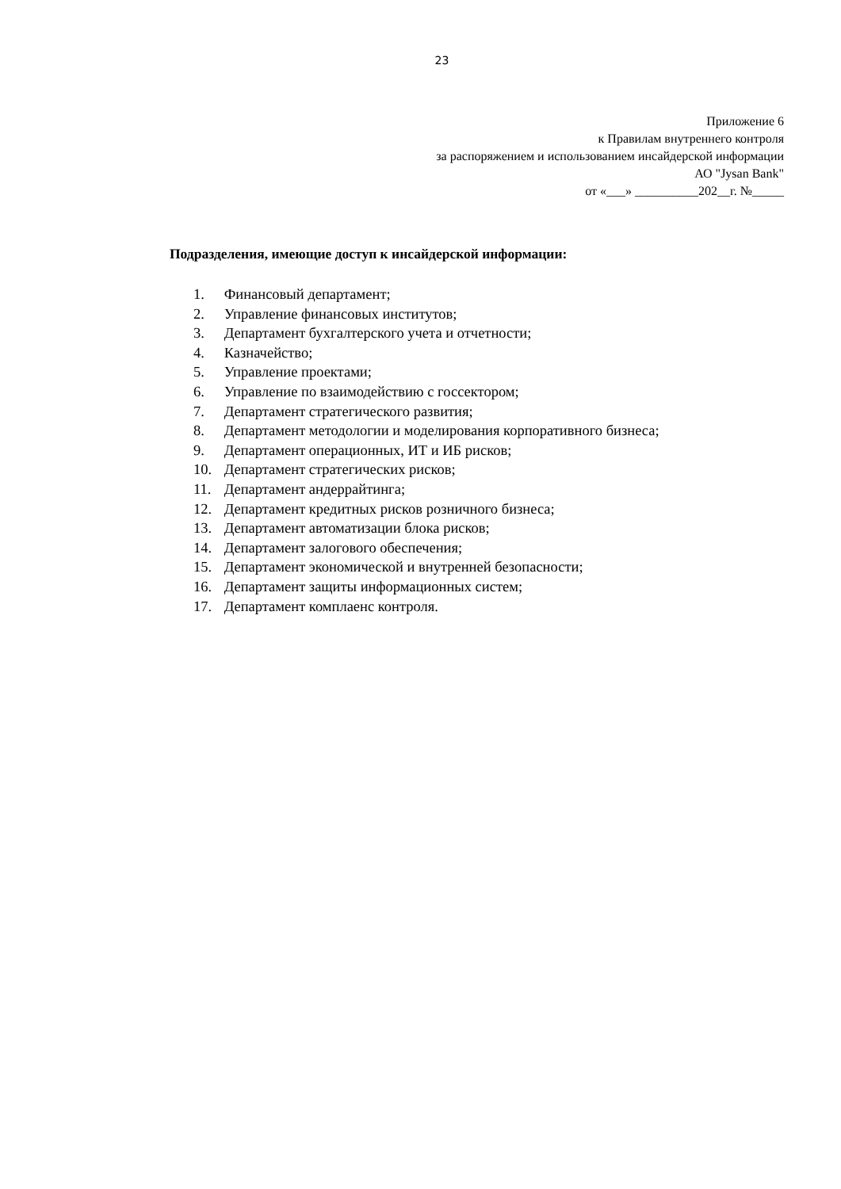23
Приложение 6
к Правилам внутреннего контроля
за распоряжением и использованием инсайдерской информации
АО "Jysan Bank"
от «___» __________202__г. №_____
Подразделения, имеющие доступ к инсайдерской информации:
1. Финансовый департамент;
2. Управление финансовых институтов;
3. Департамент бухгалтерского учета и отчетности;
4. Казначейство;
5. Управление проектами;
6. Управление по взаимодействию с госсектором;
7. Департамент стратегического развития;
8. Департамент методологии и моделирования корпоративного бизнеса;
9. Департамент операционных, ИТ и ИБ рисков;
10. Департамент стратегических рисков;
11. Департамент андеррайтинга;
12. Департамент кредитных рисков розничного бизнеса;
13. Департамент автоматизации блока рисков;
14. Департамент залогового обеспечения;
15. Департамент экономической и внутренней безопасности;
16. Департамент защиты информационных систем;
17. Департамент комплаенс контроля.